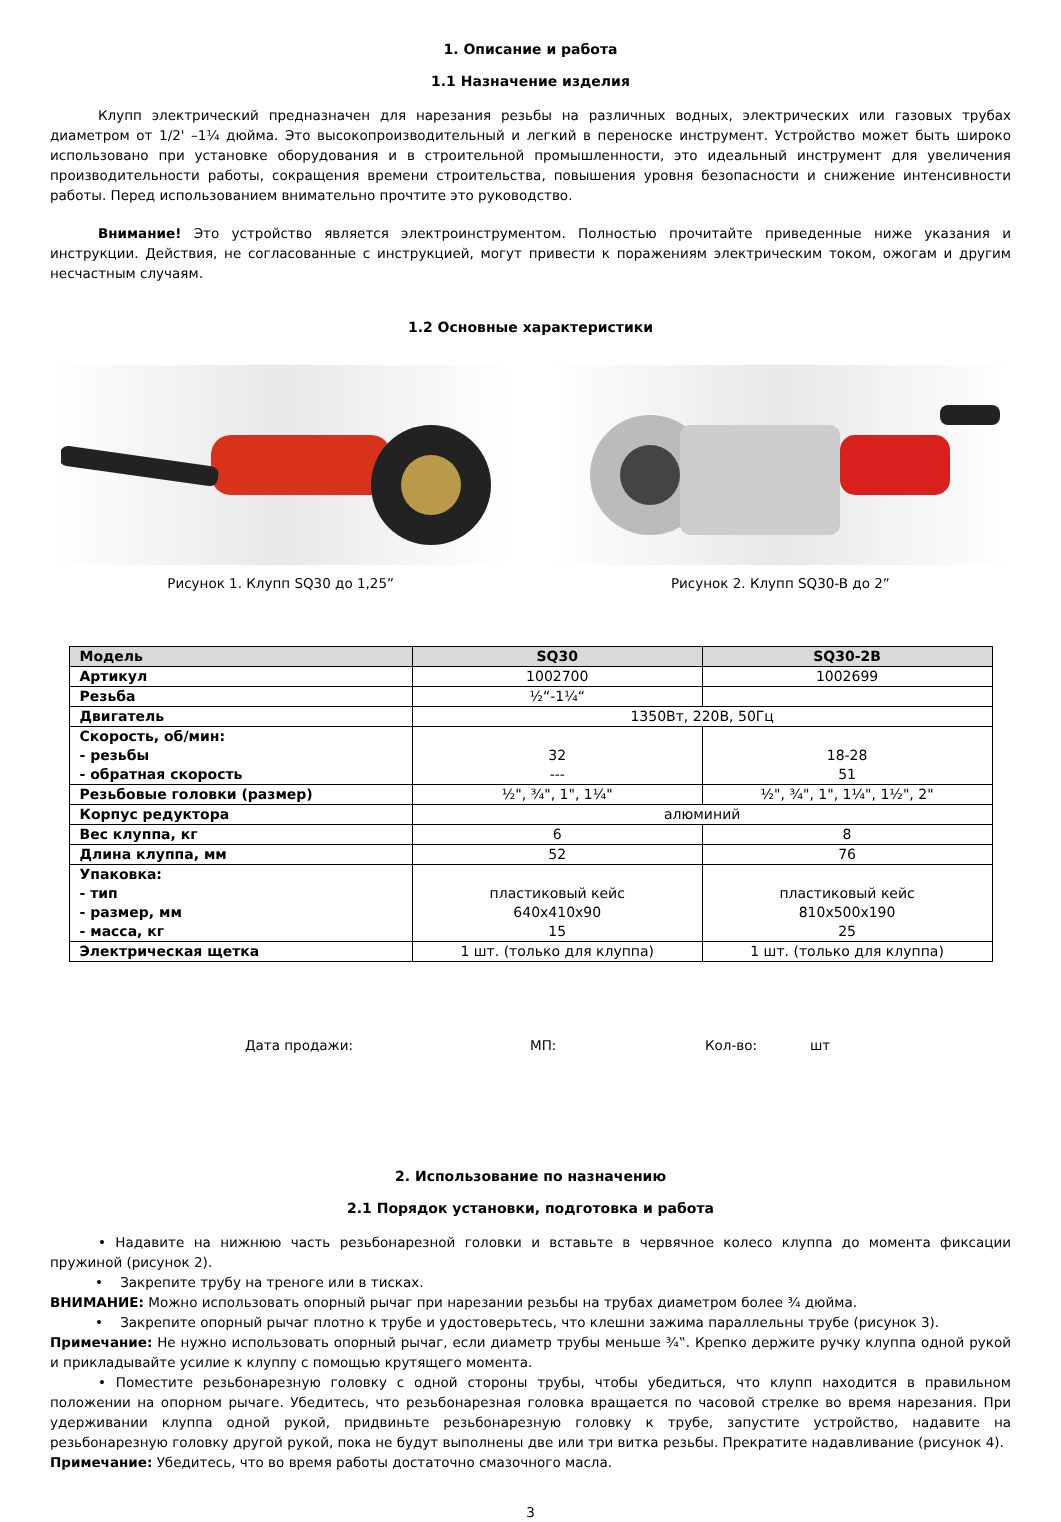1. Описание и работа
1.1 Назначение изделия
Клупп электрический предназначен для нарезания резьбы на различных водных, электрических или газовых трубах диаметром от 1/2' –1¼ дюйма. Это высокопроизводительный и легкий в переноске инструмент. Устройство может быть широко использовано при установке оборудования и в строительной промышленности, это идеальный инструмент для увеличения производительности работы, сокращения времени строительства, повышения уровня безопасности и снижение интенсивности работы. Перед использованием внимательно прочтите это руководство.
Внимание! Это устройство является электроинструментом. Полностью прочитайте приведенные ниже указания и инструкции. Действия, не согласованные с инструкцией, могут привести к поражениям электрическим током, ожогам и другим несчастным случаям.
1.2 Основные характеристики
Рисунок 1. Клупп SQ30 до 1,25” Рисунок 2. Клупп SQ30-B до 2”
| Модель | SQ30 | SQ30-2B |
| Артикул | 1002700 | 1002699 |
| Резьба | ½“-1¼“ | |
| Двигатель | 1350Вт, 220В, 50Гц | |
| Скорость, об/мин: - резьбы - обратная скорость | 32 --- | 18-28 51 |
| Резьбовые головки (размер) | ½", ¾", 1", 1¼" | ½", ¾", 1", 1¼", 1½", 2" |
| Корпус редуктора | алюминий | |
| Вес клуппа, кг | 6 | 8 |
| Длина клуппа, мм | 52 | 76 |
| Упаковка: - тип - размер, мм - масса, кг | пластиковый кейс 640x410x90 15 | пластиковый кейс 810x500x190 25 |
| Электрическая щетка | 1 шт. (только для клуппа) | 1 шт. (только для клуппа) |
Дата продажи: МП: Кол-во: шт
2. Использование по назначению
2.1 Порядок установки, подготовка и работа
• Надавите на нижнюю часть резьбонарезной головки и вставьте в червячное колесо клуппа до момента фиксации пружиной (рисунок 2).
• Закрепите трубу на треноге или в тисках.
ВНИМАНИЕ: Можно использовать опорный рычаг при нарезании резьбы на трубах диаметром более ¾ дюйма.
• Закрепите опорный рычаг плотно к трубе и удостоверьтесь, что клешни зажима параллельны трубе (рисунок 3).
Примечание: Не нужно использовать опорный рычаг, если диаметр трубы меньше ¾‟. Крепко держите ручку клуппа одной рукой и прикладывайте усилие к клуппу с помощью крутящего момента.
• Поместите резьбонарезную головку с одной стороны трубы, чтобы убедиться, что клупп находится в правильном положении на опорном рычаге. Убедитесь, что резьбонарезная головка вращается по часовой стрелке во время нарезания. При удерживании клуппа одной рукой, придвиньте резьбонарезную головку к трубе, запустите устройство, надавите на резьбонарезную головку другой рукой, пока не будут выполнены две или три витка резьбы. Прекратите надавливание (рисунок 4).
Примечание: Убедитесь, что во время работы достаточно смазочного масла.
3